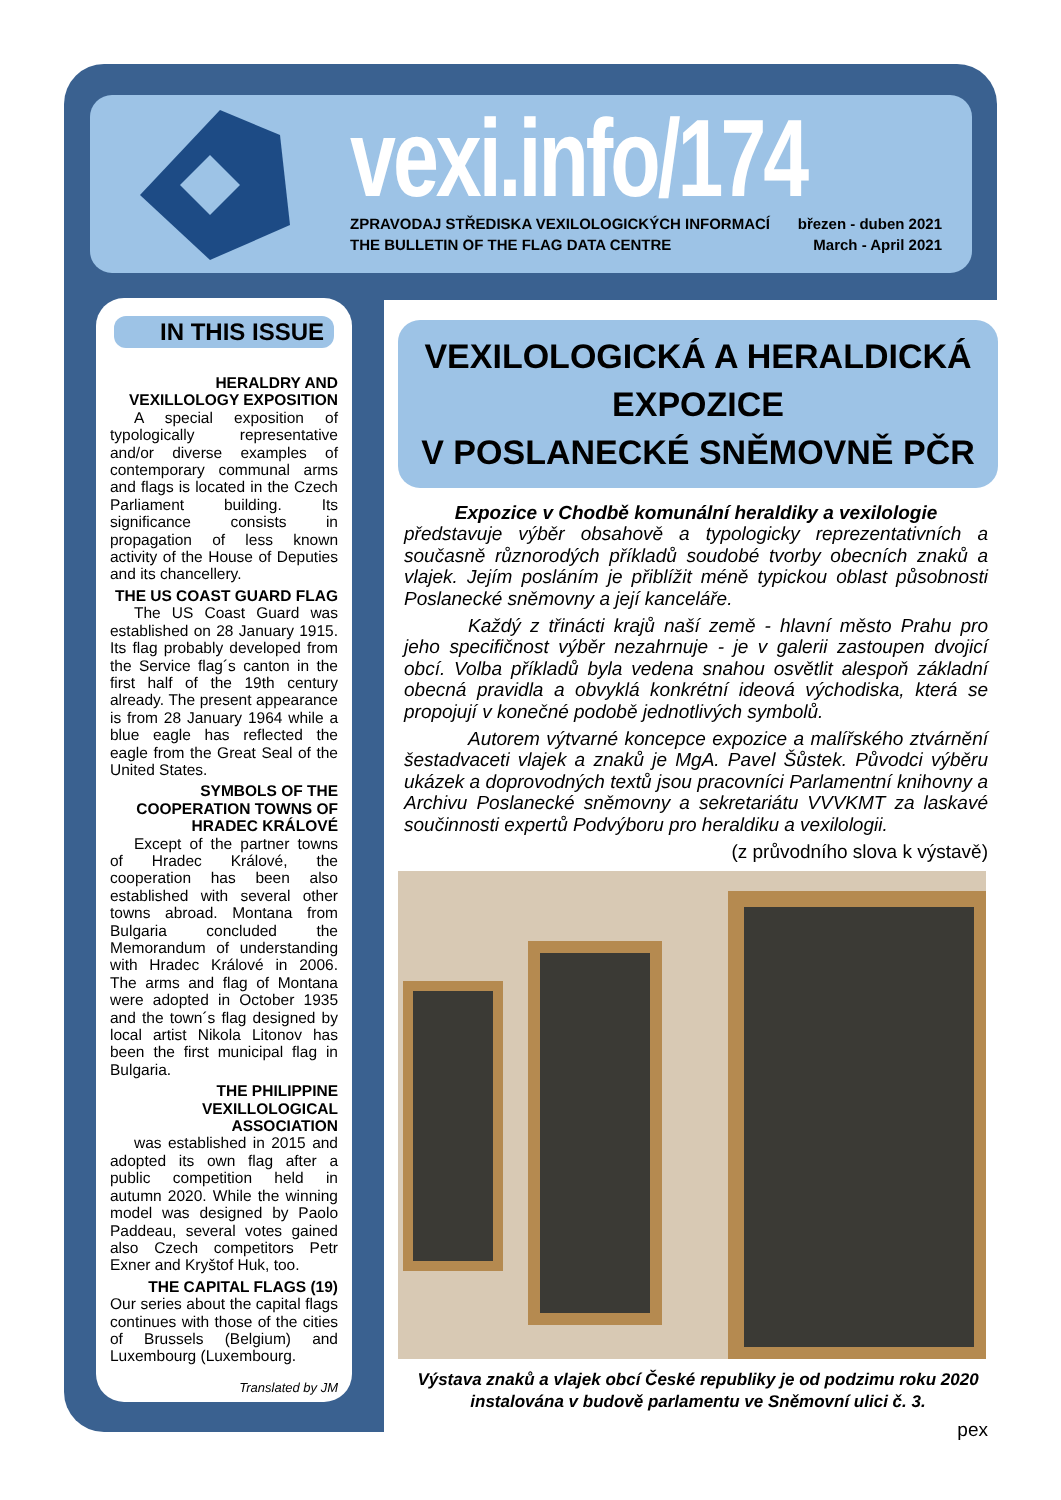vexi.info/174
ZPRAVODAJ STŘEDISKA VEXILOLOGICKÝCH INFORMACÍ
THE BULLETIN OF THE FLAG DATA CENTRE
březen - duben 2021
March - April 2021
IN THIS ISSUE
HERALDRY AND VEXILLOLOGY EXPOSITION
A special exposition of typologically representative and/or diverse examples of contemporary communal arms and flags is located in the Czech Parliament building. Its significance consists in propagation of less known activity of the House of Deputies and its chancellery.
THE US COAST GUARD FLAG
The US Coast Guard was established on 28 January 1915. Its flag probably developed from the Service flag´s canton in the first half of the 19th century already. The present appearance is from 28 January 1964 while a blue eagle has reflected the eagle from the Great Seal of the United States.
SYMBOLS OF THE COOPERATION TOWNS OF HRADEC KRÁLOVÉ
Except of the partner towns of Hradec Králové, the cooperation has been also established with several other towns abroad. Montana from Bulgaria concluded the Memorandum of understanding with Hradec Králové in 2006. The arms and flag of Montana were adopted in October 1935 and the town´s flag designed by local artist Nikola Litonov has been the first municipal flag in Bulgaria.
THE PHILIPPINE VEXILLOLOGICAL ASSOCIATION
was established in 2015 and adopted its own flag after a public competition held in autumn 2020. While the winning model was designed by Paolo Paddeau, several votes gained also Czech competitors Petr Exner and Kryštof Huk, too.
THE CAPITAL FLAGS (19)
Our series about the capital flags continues with those of the cities of Brussels (Belgium) and Luxembourg (Luxembourg.
Translated by JM
VEXILOLOGICKÁ A HERALDICKÁ EXPOZICE
V POSLANECKÉ SNĚMOVNĚ PČR
Expozice v Chodbě komunální heraldiky a vexilologie
představuje výběr obsahově a typologicky reprezentativních a současně různorodých příkladů soudobé tvorby obecních znaků a vlajek. Jejím posláním je přiblížit méně typickou oblast působnosti Poslanecké sněmovny a její kanceláře.
Každý z třinácti krajů naší země - hlavní město Prahu pro jeho specifičnost výběr nezahrnuje - je v galerii zastoupen dvojicí obcí. Volba příkladů byla vedena snahou osvětlit alespoň základní obecná pravidla a obvyklá konkrétní ideová východiska, která se propojují v konečné podobě jednotlivých symbolů.
Autorem výtvarné koncepce expozice a malířského ztvárnění šestadvaceti vlajek a znaků je MgA. Pavel Šůstek. Původci výběru ukázek a doprovodných textů jsou pracovníci Parlamentní knihovny a Archivu Poslanecké sněmovny a sekretariátu VVVKMT za laskavé součinnosti expertů Podvýboru pro heraldiku a vexilologii.
(z průvodního slova k výstavě)
Výstava znaků a vlajek obcí České republiky je od podzimu roku 2020 instalována v budově parlamentu ve Sněmovní ulici č. 3.
pex